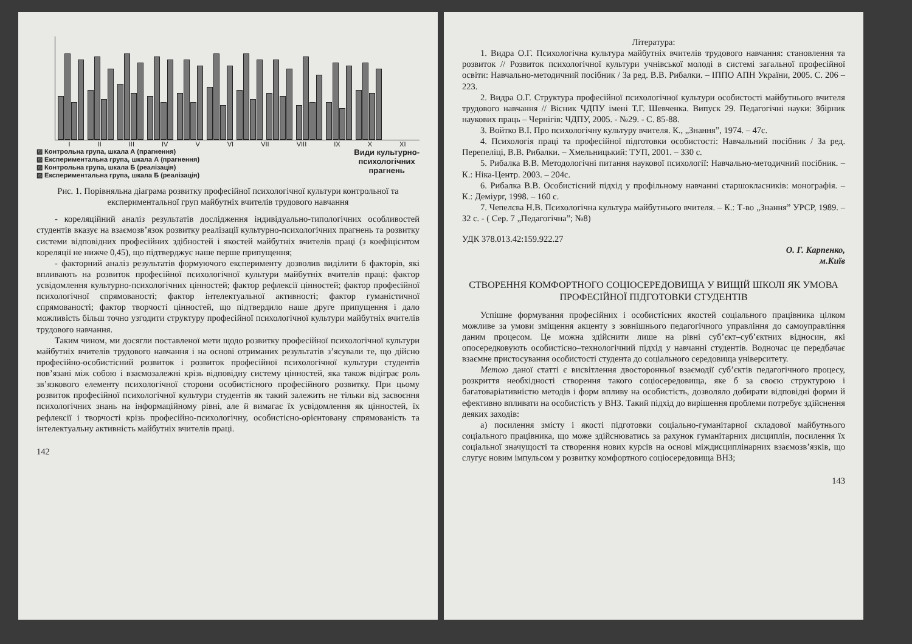I II III IV V VI VII VIII IX X XI
▨ Контрольна група, шкала А (прагнення)
▨ Експериментальна група, шкала А (прагнення)
▨ Контрольна група, шкала Б (реалізація)
▨ Експериментальна група, шкала Б (реалізація)
Види культурно-
психологічних
прагнень
Рис. 1. Порівняльна діаграма розвитку професійної психологічної культури контрольної та експериментальної груп майбутніх вчителів трудового навчання
- кореляційний аналіз результатів дослідження індивідуально-типологічних особливостей студентів вказує на взаємозв’язок розвитку реалізації культурно-психологічних прагнень та розвитку системи відповідних професійних здібностей і якостей майбутніх вчителів праці (з коефіцієнтом кореляції не нижче 0,45), що підтверджує наше перше припущення;
- факторний аналіз результатів формуючого експерименту дозволив виділити 6 факторів, які впливають на розвиток професійної психологічної культури майбутніх вчителів праці: фактор усвідомлення культурно-психологічних цінностей; фактор рефлексії цінностей; фактор професійної психологічної спрямованості; фактор інтелектуальної активності; фактор гуманістичної спрямованості; фактор творчості цінностей, що підтвердило наше друге припущення і дало можливість більш точно узгодити структуру професійної психологічної культури майбутніх вчителів трудового навчання.
Таким чином, ми досягли поставленої мети щодо розвитку професійної психологічної культури майбутніх вчителів трудового навчання і на основі отриманих результатів з’ясували те, що дійсно професійно-особистісний розвиток і розвиток професійної психологічної культури студентів пов’язані між собою і взаємозалежні крізь відповідну систему цінностей, яка також відіграє роль зв’язкового елементу психологічної сторони особистісного професійного розвитку. При цьому розвиток професійної психологічної культури студентів як такий залежить не тільки від засвоєння психологічних знань на інформаційному рівні, але й вимагає їх усвідомлення як цінностей, їх рефлексії і творчості крізь професійно-психологічну, особистісно-орієнтовану спрямованість та інтелектуальну активність майбутніх вчителів праці.
142
Література:
1. Видра О.Г. Психологічна культура майбутніх вчителів трудового навчання: становлення та розвиток // Розвиток психологічної культури учнівської молоді в системі загальної професійної освіти: Навчально-методичний посібник / За ред. В.В. Рибалки. – ІППО АПН України, 2005. С. 206 – 223.
2. Видра О.Г. Структура професійної психологічної культури особистості майбутнього вчителя трудового навчання // Вісник ЧДПУ імені Т.Г. Шевченка. Випуск 29. Педагогічні науки: Збірник наукових праць – Чернігів: ЧДПУ, 2005. - №29. - С. 85-88.
3. Войтко В.І. Про психологічну культуру вчителя. К., „Знання”, 1974. – 47с.
4. Психологія праці та професійної підготовки особистості: Навчальний посібник / За ред. Перепеліці, В.В. Рибалки. – Хмельницький: ТУП, 2001. – 330 с.
5. Рибалка В.В. Методологічні питання наукової психології: Навчально-методичний посібник. – К.: Ніка-Центр. 2003. – 204с.
6. Рибалка В.В. Особистісний підхід у профільному навчанні старшокласників: монографія. – К.: Деміург, 1998. – 160 с.
7. Чепелєва Н.В. Психологічна культура майбутнього вчителя. – К.: Т-во „Знання” УРСР, 1989. – 32 с. - ( Сер. 7 „Педагогічна”; №8)
УДК 378.013.42:159.922.27
О. Г. Карпенко,
м.Київ
СТВОРЕННЯ КОМФОРТНОГО СОЦІОСЕРЕДОВИЩА У ВИЩІЙ ШКОЛІ ЯК УМОВА ПРОФЕСІЙНОЇ ПІДГОТОВКИ СТУДЕНТІВ
Успішне формування професійних і особистісних якостей соціального працівника цілком можливе за умови зміщення акценту з зовнішнього педагогічного управління до самоуправління даним процесом. Це можна здійснити лише на рівні суб’єкт–суб’єктних відносин, які опосередковують особистісно–технологічний підхід у навчанні студентів. Водночас це передбачає взаємне пристосування особистості студента до соціального середовища університету.
Метою даної статті є висвітлення двосторонньої взаємодії суб’єктів педагогічного процесу, розкриття необхідності створення такого соціосередовища, яке б за своєю структурою і багатоваріативністю методів і форм впливу на особистість, дозволяло добирати відповідні форми й ефективно впливати на особистість у ВНЗ. Такий підхід до вирішення проблеми потребує здійснення деяких заходів:
а) посилення змісту і якості підготовки соціально-гуманітарної складової майбутнього соціального працівника, що може здійснюватись за рахунок гуманітарних дисциплін, посилення їх соціальної значущості та створення нових курсів на основі міждисциплінарних взаємозв’язків, що слугує новим імпульсом у розвитку комфортного соціосередовища ВНЗ;
143